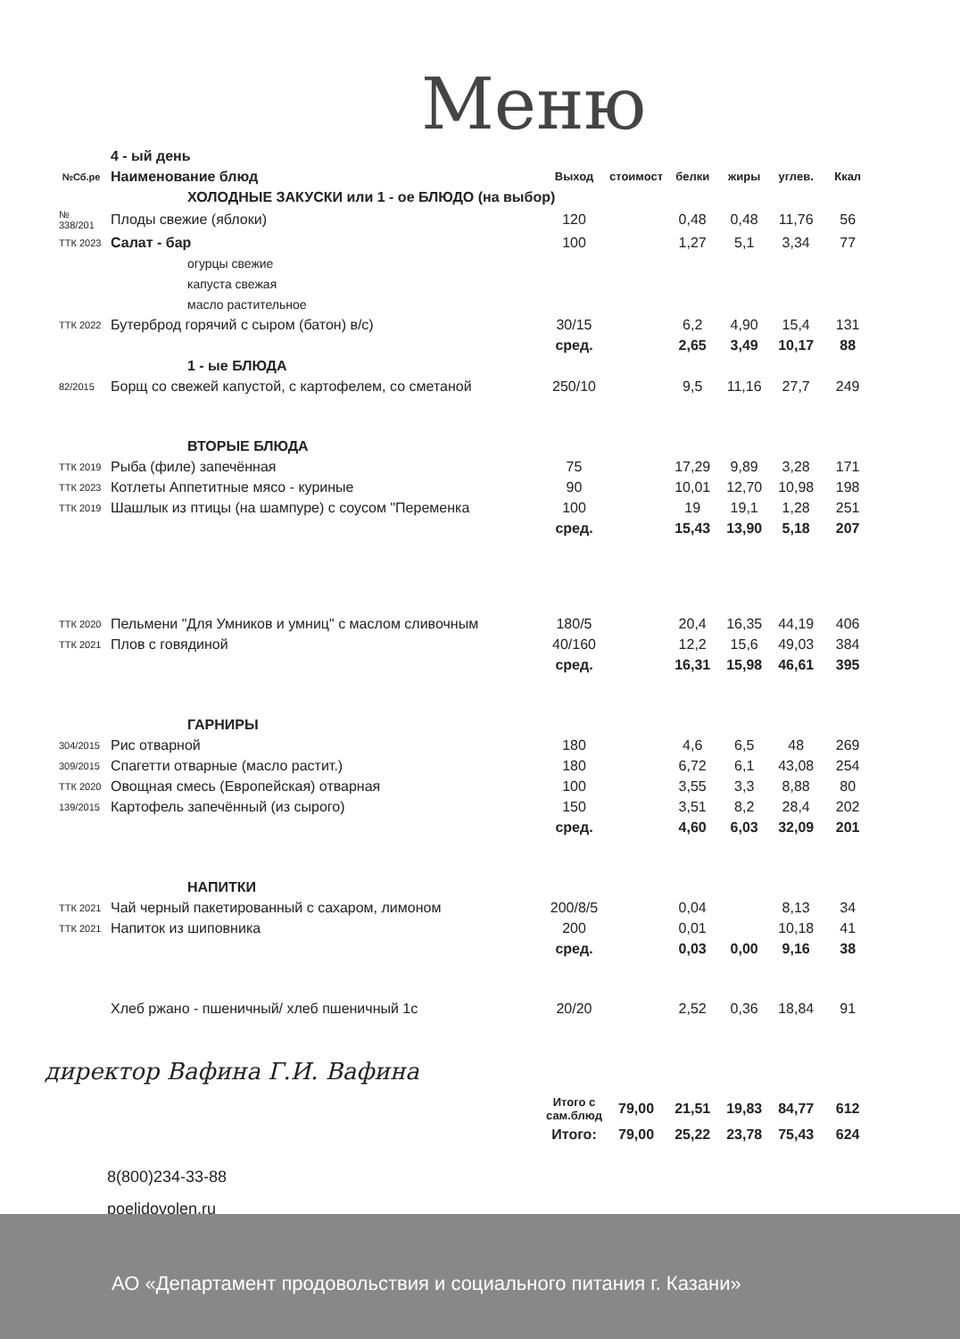Меню
| | 4 - ый день | | | | | | |
| №Сб.ре | Наименование блюд | Выход | стоимост | белки | жиры | углев. | Ккал |
| | ХОЛОДНЫЕ ЗАКУСКИ или 1 - ое БЛЮДО (на выбор) | | | | | | |
| № 338/201 | Плоды свежие (яблоки) | 120 | | 0,48 | 0,48 | 11,76 | 56 |
| ТТК 2023 | Салат - бар | 100 | | 1,27 | 5,1 | 3,34 | 77 |
| | огурцы свежие | | | | | | |
| | капуста свежая | | | | | | |
| | масло растительное | | | | | | |
| ТТК 2022 | Бутерброд горячий с сыром (батон) в/с) | 30/15 | | 6,2 | 4,90 | 15,4 | 131 |
| | | сред. | | 2,65 | 3,49 | 10,17 | 88 |
| | 1 - ые БЛЮДА | | | | | | |
| 82/2015 | Борщ со свежей капустой, с картофелем, со сметаной | 250/10 | | 9,5 | 11,16 | 27,7 | 249 |
| | ВТОРЫЕ БЛЮДА | | | | | | |
| ТТК 2019 | Рыба (филе) запечённая | 75 | | 17,29 | 9,89 | 3,28 | 171 |
| ТТК 2023 | Котлеты Аппетитные мясо - куриные | 90 | | 10,01 | 12,70 | 10,98 | 198 |
| ТТК 2019 | Шашлык из птицы (на шампуре) с соусом "Переменка | 100 | | 19 | 19,1 | 1,28 | 251 |
| | | сред. | | 15,43 | 13,90 | 5,18 | 207 |
| ТТК 2020 | Пельмени "Для Умников и умниц" с маслом сливочным | 180/5 | | 20,4 | 16,35 | 44,19 | 406 |
| ТТК 2021 | Плов с говядиной | 40/160 | | 12,2 | 15,6 | 49,03 | 384 |
| | | сред. | | 16,31 | 15,98 | 46,61 | 395 |
| | ГАРНИРЫ | | | | | | |
| 304/2015 | Рис отварной | 180 | | 4,6 | 6,5 | 48 | 269 |
| 309/2015 | Спагетти отварные (масло растит.) | 180 | | 6,72 | 6,1 | 43,08 | 254 |
| ТТК 2020 | Овощная смесь (Европейская) отварная | 100 | | 3,55 | 3,3 | 8,88 | 80 |
| 139/2015 | Картофель запечённый (из сырого) | 150 | | 3,51 | 8,2 | 28,4 | 202 |
| | | сред. | | 4,60 | 6,03 | 32,09 | 201 |
| | НАПИТКИ | | | | | | |
| ТТК 2021 | Чай черный пакетированный с сахаром, лимоном | 200/8/5 | | 0,04 | | 8,13 | 34 |
| ТТК 2021 | Напиток из шиповника | 200 | | 0,01 | | 10,18 | 41 |
| | | сред. | | 0,03 | 0,00 | 9,16 | 38 |
| | Хлеб ржано - пшеничный/ хлеб пшеничный 1с | 20/20 | | 2,52 | 0,36 | 18,84 | 91 |
| | | Итого с сам.блюд | 79,00 | 21,51 | 19,83 | 84,77 | 612 |
| | | Итого: | 79,00 | 25,22 | 23,78 | 75,43 | 624 |
директор Вафина Г.И. Вафина
8(800)234-33-88
poelidovolen.ru
АО «Департамент продовольствия и социального питания г. Казани»